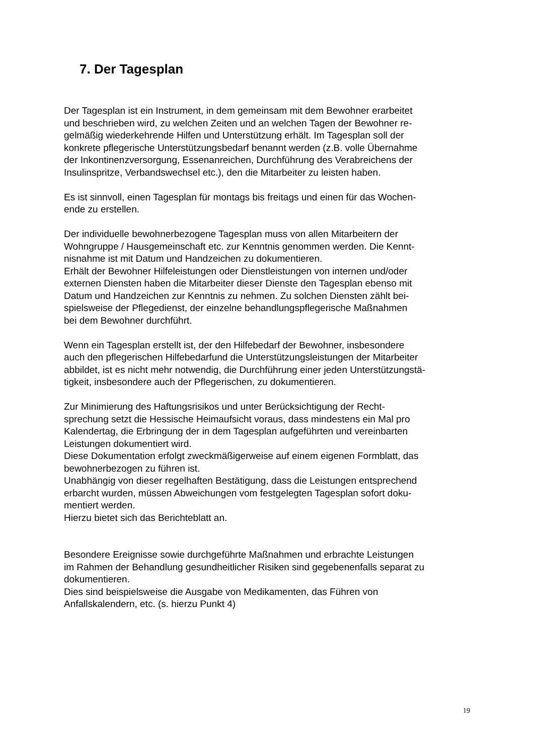7. Der Tagesplan
Der Tagesplan ist ein Instrument, in dem gemeinsam mit dem Bewohner erarbeitet
und beschrieben wird, zu welchen Zeiten und an welchen Tagen der Bewohner re-
gelmäßig wiederkehrende Hilfen und Unterstützung erhält. Im Tagesplan soll der
konkrete pflegerische Unterstützungsbedarf benannt werden (z.B. volle Übernahme
der Inkontinenzversorgung, Essenanreichen, Durchführung des Verabreichens der
Insulinspritze, Verbandswechsel etc.), den die Mitarbeiter zu leisten haben.
Es ist sinnvoll, einen Tagesplan für montags bis freitags und einen für das Wochen-
ende zu erstellen.
Der individuelle bewohnerbezogene Tagesplan muss von allen Mitarbeitern der
Wohngruppe / Hausgemeinschaft etc. zur Kenntnis genommen werden. Die Kennt-
nisnahme ist mit Datum und Handzeichen zu dokumentieren.
Erhält der Bewohner Hilfeleistungen oder Dienstleistungen von internen und/oder
externen Diensten haben die Mitarbeiter dieser Dienste den Tagesplan ebenso mit
Datum und Handzeichen zur Kenntnis zu nehmen. Zu solchen Diensten zählt bei-
spielsweise der Pflegedienst, der einzelne behandlungspflegerische Maßnahmen
bei dem Bewohner durchführt.
Wenn ein Tagesplan erstellt ist, der den Hilfebedarf der Bewohner, insbesondere
auch den pflegerischen Hilfebedarfund die Unterstützungsleistungen der Mitarbeiter
abbildet, ist es nicht mehr notwendig, die Durchführung einer jeden Unterstützungstä-
tigkeit, insbesondere auch der Pflegerischen, zu dokumentieren.
Zur Minimierung des Haftungsrisikos und unter Berücksichtigung der Recht-
sprechung setzt die Hessische Heimaufsicht voraus, dass mindestens ein Mal pro
Kalendertag, die Erbringung der in dem Tagesplan aufgeführten und vereinbarten
Leistungen dokumentiert wird.
Diese Dokumentation erfolgt zweckmäßigerweise auf einem eigenen Formblatt, das
bewohnerbezogen zu führen ist.
Unabhängig von dieser regelhaften Bestätigung, dass die Leistungen entsprechend
erbarcht wurden, müssen Abweichungen vom festgelegten Tagesplan sofort doku-
mentiert werden.
Hierzu bietet sich das Berichteblatt an.
Besondere Ereignisse sowie durchgeführte Maßnahmen und erbrachte Leistungen
im Rahmen der Behandlung gesundheitlicher Risiken sind gegebenenfalls separat zu
dokumentieren.
Dies sind beispielsweise die Ausgabe von Medikamenten, das Führen von
Anfallskalendern, etc. (s. hierzu Punkt 4)
19